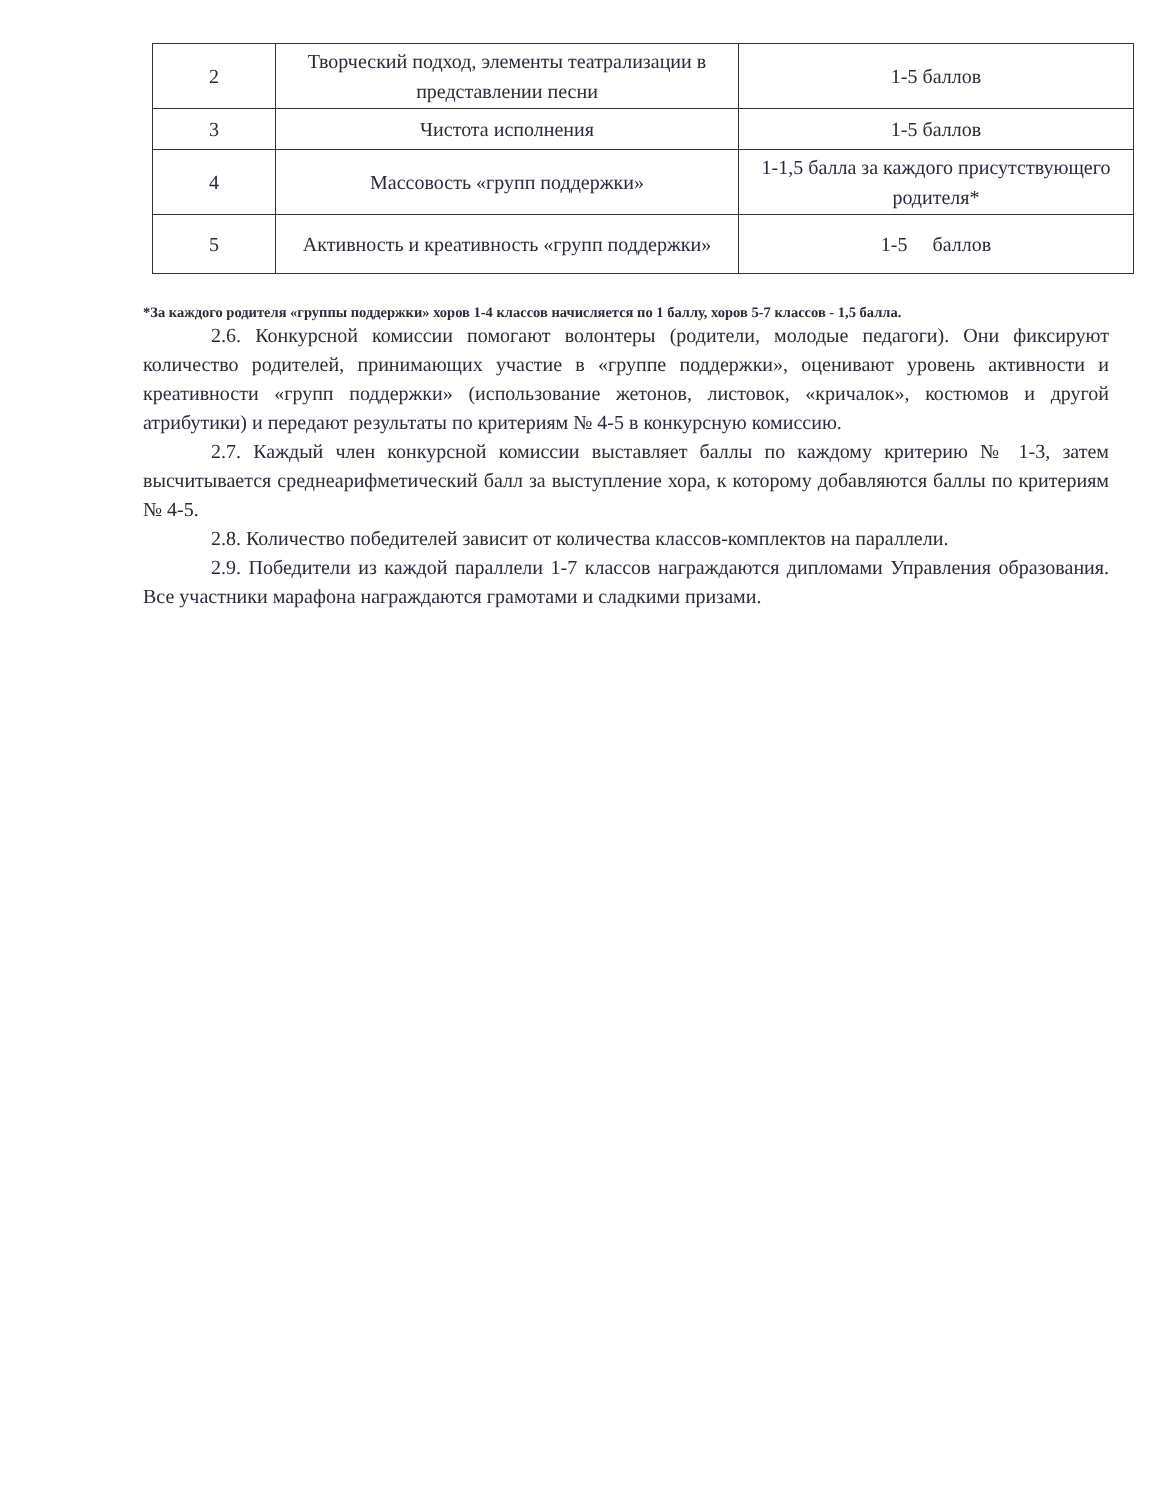| 2 | Творческий подход, элементы театрализации в представлении песни | 1-5 баллов |
| 3 | Чистота исполнения | 1-5 баллов |
| 4 | Массовость «групп поддержки» | 1-1,5 балла за каждого присутствующего родителя* |
| 5 | Активность и креативность «групп поддержки» | 1-5 баллов |
*За каждого родителя «группы поддержки» хоров 1-4 классов начисляется по 1 баллу, хоров 5-7 классов - 1,5 балла.
2.6. Конкурсной комиссии помогают волонтеры (родители, молодые педагоги). Они фиксируют количество родителей, принимающих участие в «группе поддержки», оценивают уровень активности и креативности «групп поддержки» (использование жетонов, листовок, «кричалок», костюмов и другой атрибутики) и передают результаты по критериям № 4-5 в конкурсную комиссию.
2.7. Каждый член конкурсной комиссии выставляет баллы по каждому критерию № 1-3, затем высчитывается среднеарифметический балл за выступление хора, к которому добавляются баллы по критериям № 4-5.
2.8. Количество победителей зависит от количества классов-комплектов на параллели.
2.9. Победители из каждой параллели 1-7 классов награждаются дипломами Управления образования. Все участники марафона награждаются грамотами и сладкими призами.